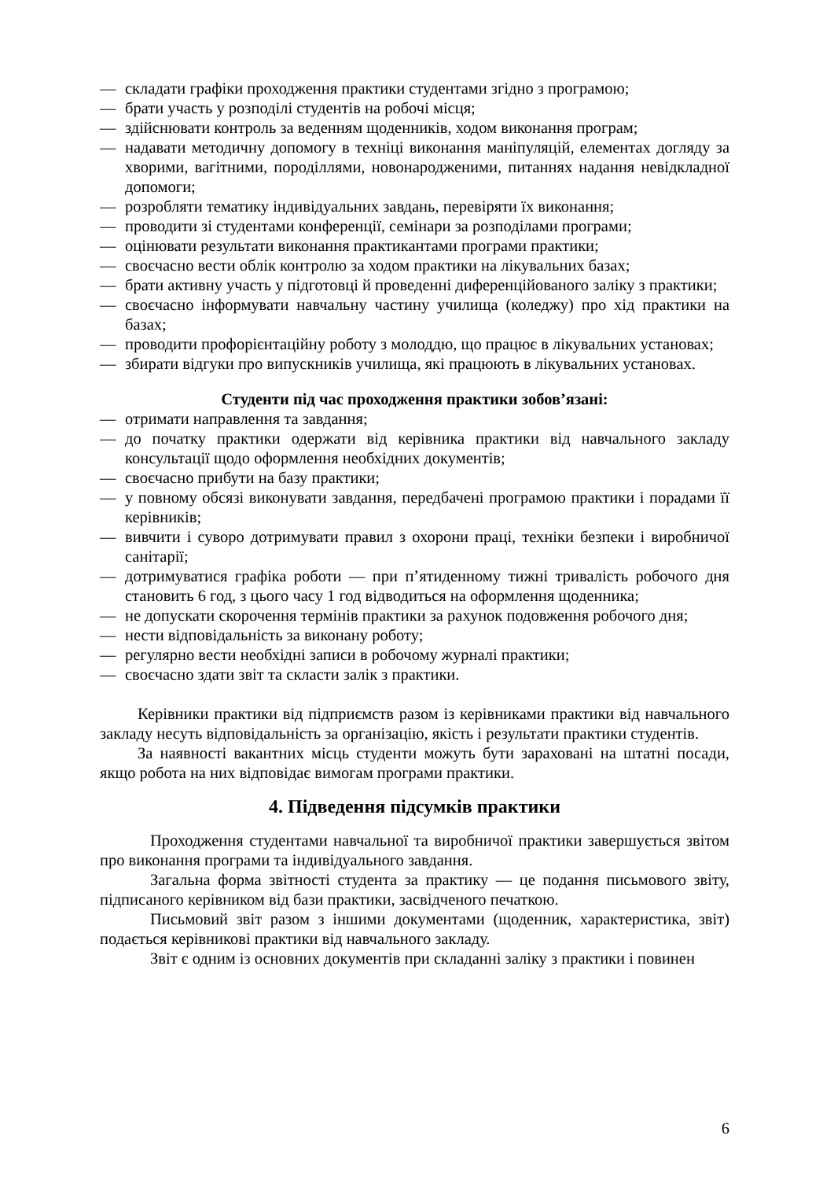— складати графіки проходження практики студентами згідно з програмою;
— брати участь у розподілі студентів на робочі місця;
— здійснювати контроль за веденням щоденників, ходом виконання програм;
— надавати методичну допомогу в техніці виконання маніпуляцій, елементах догляду за хворими, вагітними, породіллями, новонародженими, питаннях надання невідкладної допомоги;
— розробляти тематику індивідуальних завдань, перевіряти їх виконання;
— проводити зі студентами конференції, семінари за розподілами програми;
— оцінювати результати виконання практикантами програми практики;
— своєчасно вести облік контролю за ходом практики на лікувальних базах;
— брати активну участь у підготовці й проведенні диференційованого заліку з практики;
— своєчасно інформувати навчальну частину училища (коледжу) про хід практики на базах;
— проводити профорієнтаційну роботу з молоддю, що працює в лікувальних установах;
— збирати відгуки про випускників училища, які працюють в лікувальних установах.
Студенти під час проходження практики зобов’язані:
— отримати направлення та завдання;
— до початку практики одержати від керівника практики від навчального закладу консультації щодо оформлення необхідних документів;
— своєчасно прибути на базу практики;
— у повному обсязі виконувати завдання, передбачені програмою практики і порадами її керівників;
— вивчити і суворо дотримувати правил з охорони праці, техніки безпеки і виробничої санітарії;
— дотримуватися графіка роботи — при п’ятиденному тижні тривалість робочого дня становить 6 год, з цього часу 1 год відводиться на оформлення щоденника;
— не допускати скорочення термінів практики за рахунок подовження робочого дня;
— нести відповідальність за виконану роботу;
— регулярно вести необхідні записи в робочому журналі практики;
— своєчасно здати звіт та скласти залік з практики.
Керівники практики від підприємств разом із керівниками практики від навчального закладу несуть відповідальність за організацію, якість і результати практики студентів.
За наявності вакантних місць студенти можуть бути зараховані на штатні посади, якщо робота на них відповідає вимогам програми практики.
4. Підведення підсумків практики
Проходження студентами навчальної та виробничої практики завершується звітом про виконання програми та індивідуального завдання.
Загальна форма звітності студента за практику — це подання письмового звіту, підписаного керівником від бази практики, засвідченого печаткою.
Письмовий звіт разом з іншими документами (щоденник, характеристика, звіт) подається керівникові практики від навчального закладу.
Звіт є одним із основних документів при складанні заліку з практики і повинен
6